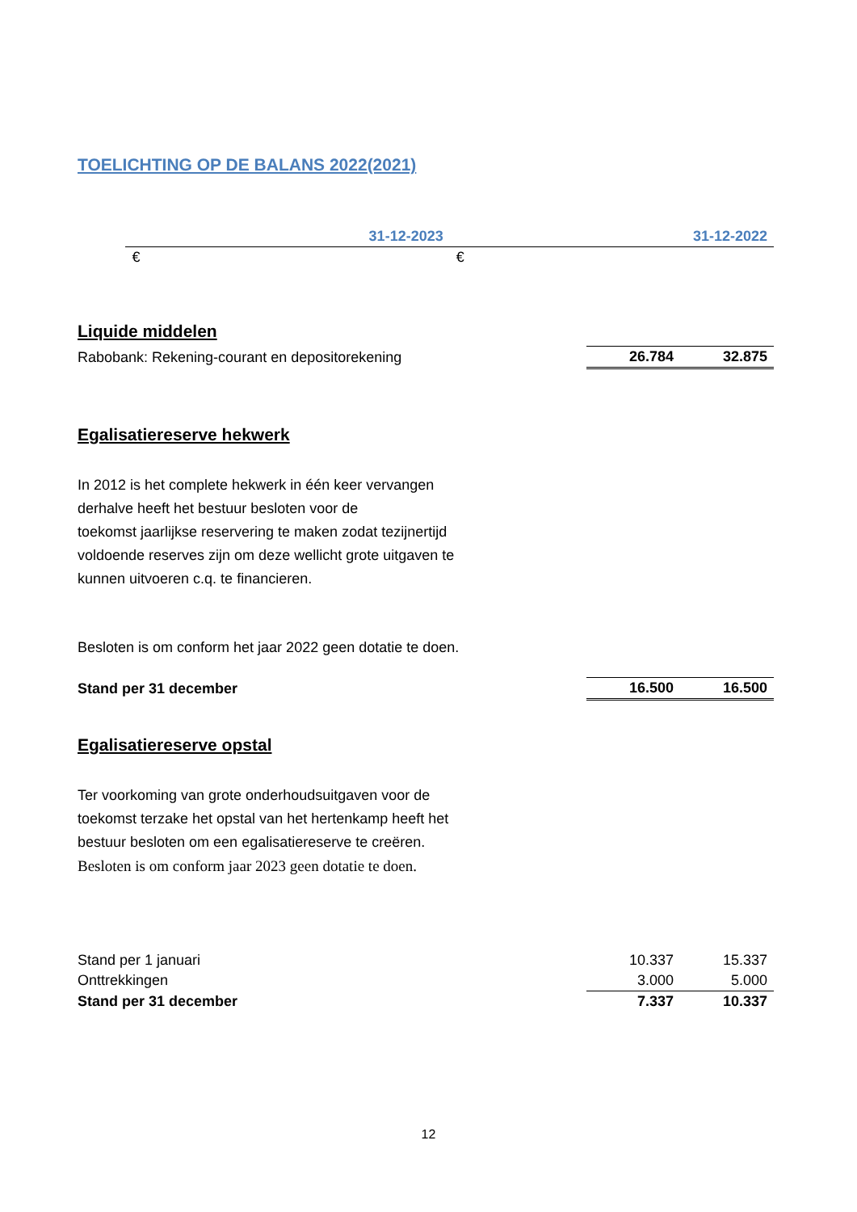TOELICHTING OP DE BALANS 2022(2021)
| | 31-12-2023 | 31-12-2022 |
| | € | € |
Liquide middelen
| Rabobank: Rekening-courant en depositorekening | 26.784 | 32.875 |
Egalisatiereserve hekwerk
In 2012 is het complete hekwerk in één keer vervangen
derhalve heeft het bestuur besloten voor de
toekomst jaarlijkse reservering te maken zodat tezijnertijd
voldoende reserves zijn om deze wellicht grote uitgaven te
kunnen uitvoeren c.q. te financieren.
Besloten is om conform het jaar 2022 geen dotatie te doen.
| Stand per 31 december | 16.500 | 16.500 |
Egalisatiereserve opstal
Ter voorkoming van grote onderhoudsuitgaven voor de
toekomst terzake het opstal van het hertenkamp heeft het
bestuur besloten om een egalisatiereserve te creëren.
Besloten is om conform jaar 2023 geen dotatie te doen.
| Stand per 1 januari | 10.337 | 15.337 |
| Onttrekkingen | 3.000 | 5.000 |
| Stand per 31 december | 7.337 | 10.337 |
12